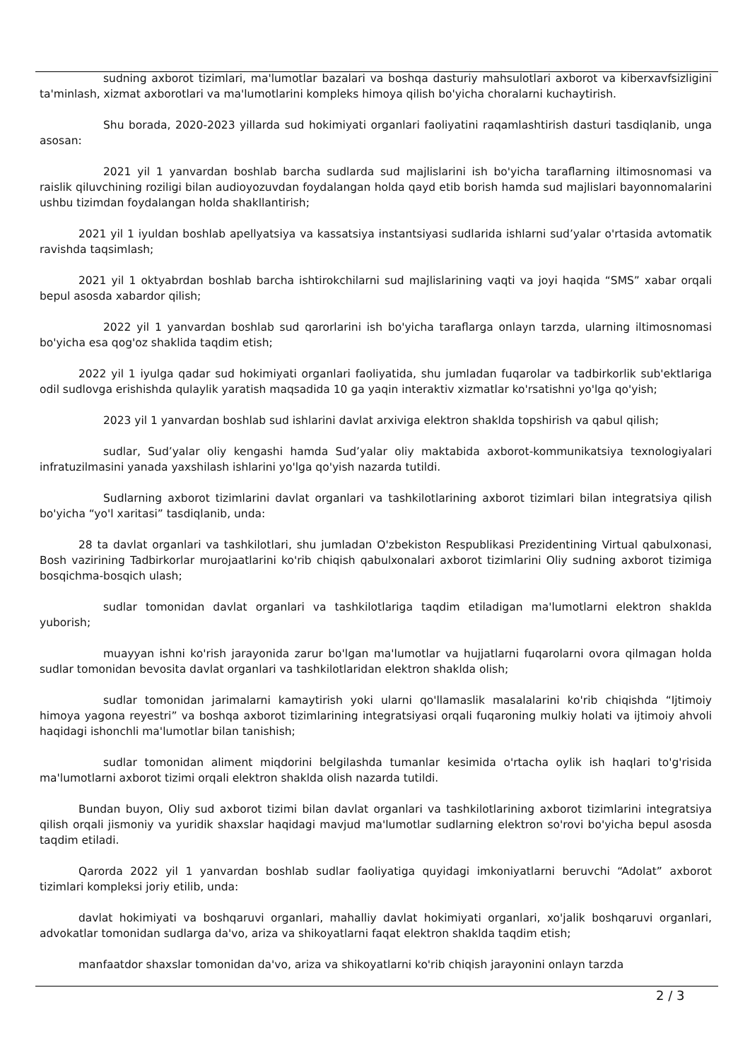sudning axborot tizimlari, ma'lumotlar bazalari va boshqa dasturiy mahsulotlari axborot va kiberxavfsizligini ta'minlash, xizmat axborotlari va ma'lumotlarini kompleks himoya qilish bo'yicha choralarni kuchaytirish.
Shu borada, 2020-2023 yillarda sud hokimiyati organlari faoliyatini raqamlashtirish dasturi tasdiqlanib, unga asosan:
2021 yil 1 yanvardan boshlab barcha sudlarda sud majlislarini ish bo'yicha taraflarning iltimosnomasi va raislik qiluvchining roziligi bilan audioyozuvdan foydalangan holda qayd etib borish hamda sud majlislari bayonnomalarini ushbu tizimdan foydalangan holda shakllantirish;
2021 yil 1 iyuldan boshlab apellyatsiya va kassatsiya instantsiyasi sudlarida ishlarni sud’yalar o'rtasida avtomatik ravishda taqsimlash;
2021 yil 1 oktyabrdan boshlab barcha ishtirokchilarni sud majlislarining vaqti va joyi haqida “SMS” xabar orqali bepul asosda xabardor qilish;
2022 yil 1 yanvardan boshlab sud qarorlarini ish bo'yicha taraflarga onlayn tarzda, ularning iltimosnomasi bo'yicha esa qog'oz shaklida taqdim etish;
2022 yil 1 iyulga qadar sud hokimiyati organlari faoliyatida, shu jumladan fuqarolar va tadbirkorlik sub'ektlariga odil sudlovga erishishda qulaylik yaratish maqsadida 10 ga yaqin interaktiv xizmatlar ko'rsatishni yo'lga qo'yish;
2023 yil 1 yanvardan boshlab sud ishlarini davlat arxiviga elektron shaklda topshirish va qabul qilish;
sudlar, Sud’yalar oliy kengashi hamda Sud’yalar oliy maktabida axborot-kommunikatsiya texnologiyalari infratuzilmasini yanada yaxshilash ishlarini yo'lga qo'yish nazarda tutildi.
Sudlarning axborot tizimlarini davlat organlari va tashkilotlarining axborot tizimlari bilan integratsiya qilish bo'yicha “yo'l xaritasi” tasdiqlanib, unda:
28 ta davlat organlari va tashkilotlari, shu jumladan O'zbekiston Respublikasi Prezidentining Virtual qabulxonasi, Bosh vazirining Tadbirkorlar murojaatlarini ko'rib chiqish qabulxonalari axborot tizimlarini Oliy sudning axborot tizimiga bosqichma-bosqich ulash;
sudlar tomonidan davlat organlari va tashkilotlariga taqdim etiladigan ma'lumotlarni elektron shaklda yuborish;
muayyan ishni ko'rish jarayonida zarur bo'lgan ma'lumotlar va hujjatlarni fuqarolarni ovora qilmagan holda sudlar tomonidan bevosita davlat organlari va tashkilotlaridan elektron shaklda olish;
sudlar tomonidan jarimalarni kamaytirish yoki ularni qo'llamaslik masalalarini ko'rib chiqishda “Ijtimoiy himoya yagona reyestri” va boshqa axborot tizimlarining integratsiyasi orqali fuqaroning mulkiy holati va ijtimoiy ahvoli haqidagi ishonchli ma'lumotlar bilan tanishish;
sudlar tomonidan aliment miqdorini belgilashda tumanlar kesimida o'rtacha oylik ish haqlari to'g'risida ma'lumotlarni axborot tizimi orqali elektron shaklda olish nazarda tutildi.
Bundan buyon, Oliy sud axborot tizimi bilan davlat organlari va tashkilotlarining axborot tizimlarini integratsiya qilish orqali jismoniy va yuridik shaxslar haqidagi mavjud ma'lumotlar sudlarning elektron so'rovi bo'yicha bepul asosda taqdim etiladi.
Qarorda 2022 yil 1 yanvardan boshlab sudlar faoliyatiga quyidagi imkoniyatlarni beruvchi “Adolat” axborot tizimlari kompleksi joriy etilib, unda:
davlat hokimiyati va boshqaruvi organlari, mahalliy davlat hokimiyati organlari, xo'jalik boshqaruvi organlari, advokatlar tomonidan sudlarga da'vo, ariza va shikoyatlarni faqat elektron shaklda taqdim etish;
manfaatdor shaxslar tomonidan da'vo, ariza va shikoyatlarni ko'rib chiqish jarayonini onlayn tarzda
2 / 3